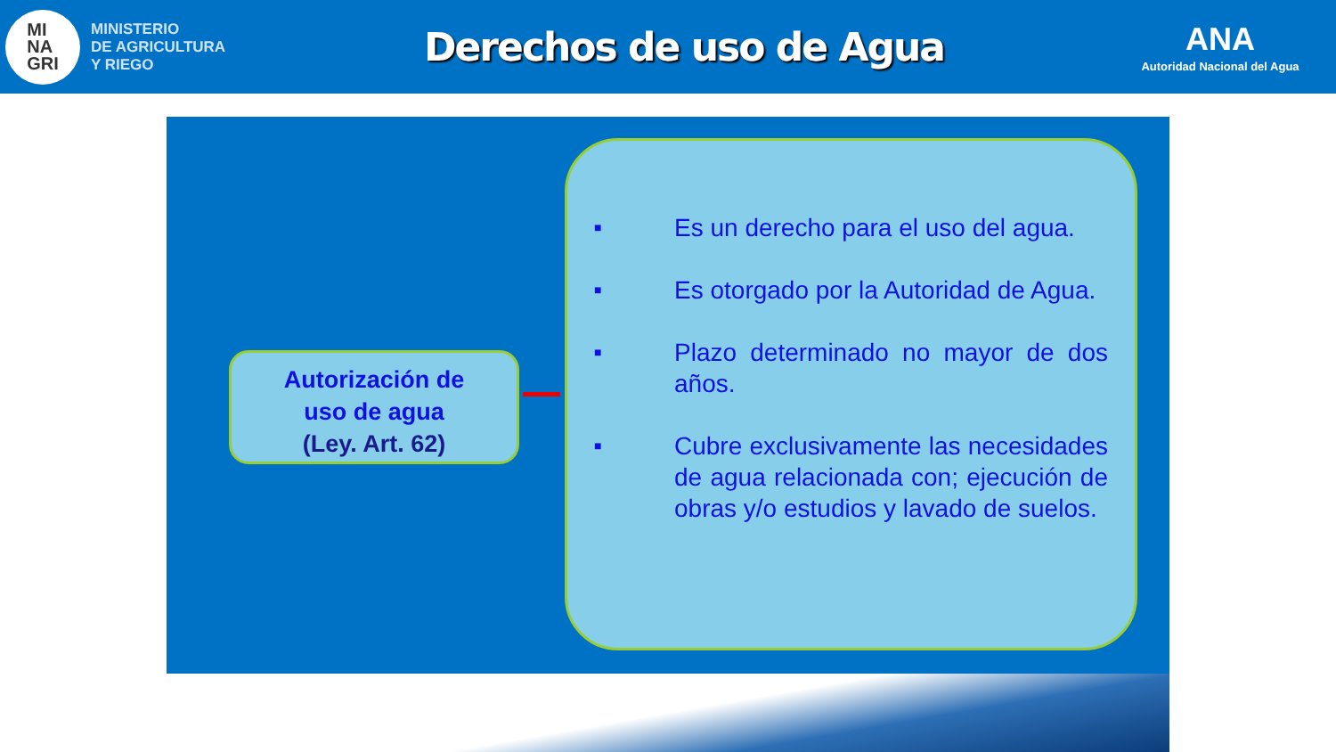MI
NA
GRI
MINISTERIO
DE AGRICULTURA
Y RIEGO
Derechos de uso de Agua
ANA
Autoridad Nacional del Agua
Autorización de
uso de agua
(Ley. Art. 62)
■
Es un derecho para el uso del agua.
■
Es otorgado por la Autoridad de Agua.
■
Plazo determinado no mayor de dos años.
■
Cubre exclusivamente las necesidades de agua relacionada con; ejecución de obras y/o estudios y lavado de suelos.